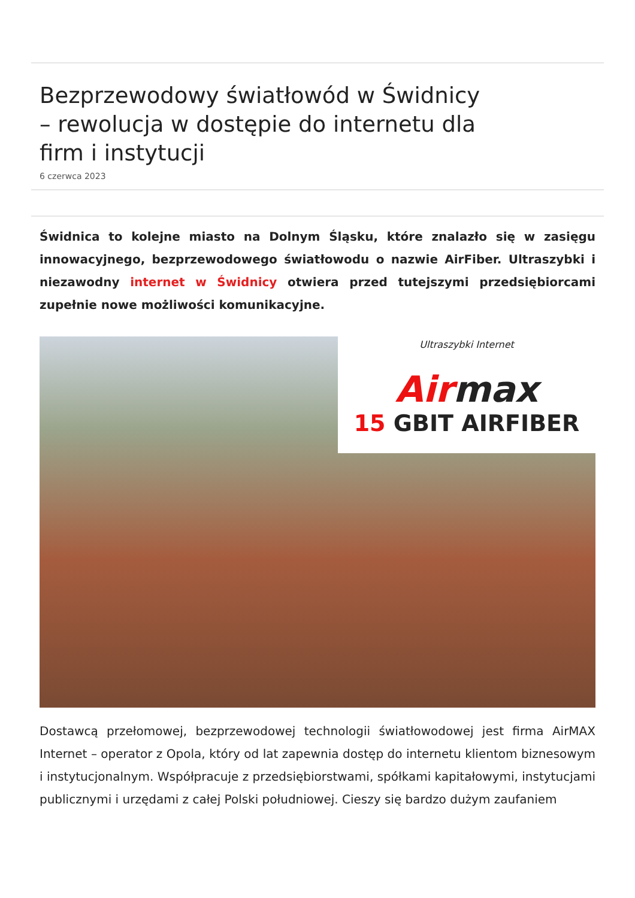Bezprzewodowy światłowód w Świdnicy – rewolucja w dostępie do internetu dla firm i instytucji
6 czerwca 2023
Świdnica to kolejne miasto na Dolnym Śląsku, które znalazło się w zasięgu innowacyjnego, bezprzewodowego światłowodu o nazwie AirFiber. Ultraszybki i niezawodny internet w Świdnicy otwiera przed tutejszymi przedsiębiorcami zupełnie nowe możliwości komunikacyjne.
Ultraszybki Internet
Airmax
15 GBIT AIRFIBER
Dostawcą przełomowej, bezprzewodowej technologii światłowodowej jest firma AirMAX Internet – operator z Opola, który od lat zapewnia dostęp do internetu klientom biznesowym i instytucjonalnym. Współpracuje z przedsiębiorstwami, spółkami kapitałowymi, instytucjami publicznymi i urzędami z całej Polski południowej. Cieszy się bardzo dużym zaufaniem